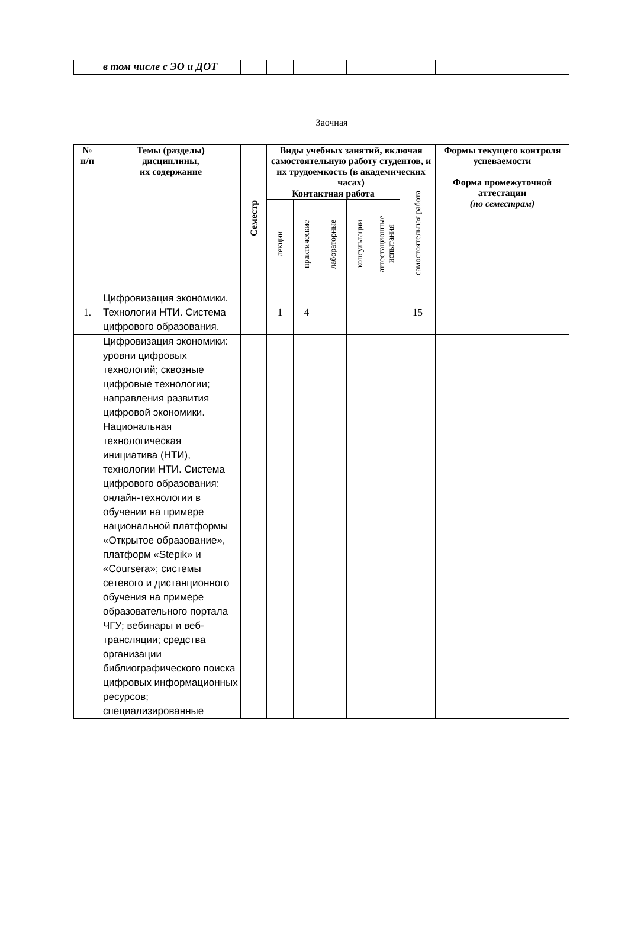| | в том числе с ЭО и ДОТ | | | | | | | | |
Заочная
| № п/п | Темы (разделы) дисциплины, их содержание | Семестр | Виды учебных занятий, включая самостоятельную работу студентов, и их трудоемкость (в академических часах) | | | | | | Формы текущего контроля успеваемости Форма промежуточной аттестации (по семестрам) |
| --- | --- | --- | --- | --- | --- | --- | --- | --- | --- |
| | | | Контактная работа | | | | | самостоятельная работа | |
| | | | лекции | практические | лабораторные | консультации | аттестационные испытания | | |
| 1. | Цифровизация экономики. Технологии НТИ. Система цифрового образования. | | 1 | 4 | | | | 15 | |
| | Цифровизация экономики: уровни цифровых технологий; сквозные цифровые технологии; направления развития цифровой экономики. Национальная технологическая инициатива (НТИ), технологии НТИ. Система цифрового образования: онлайн-технологии в обучении на примере национальной платформы «Открытое образование», платформ «Stepik» и «Coursera»; системы сетевого и дистанционного обучения на примере образовательного портала ЧГУ; вебинары и веб-трансляции; средства организации библиографического поиска цифровых информационных ресурсов; специализированные | | | | | | | | |